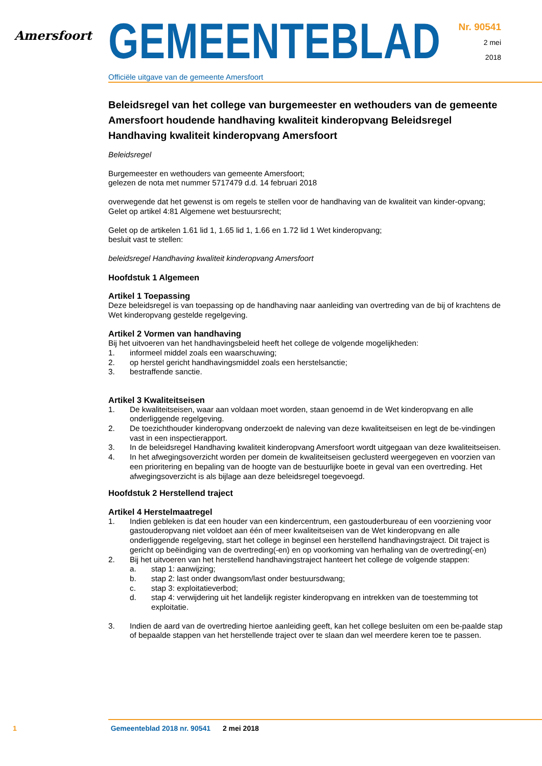Amersfoort
GEMEENTEBLAD
Officiële uitgave van de gemeente Amersfoort
Nr. 90541
2 mei
2018
Beleidsregel van het college van burgemeester en wethouders van de gemeente Amersfoort houdende handhaving kwaliteit kinderopvang Beleidsregel Handhaving kwaliteit kinderopvang Amersfoort
Beleidsregel
Burgemeester en wethouders van gemeente Amersfoort;
gelezen de nota met nummer 5717479 d.d. 14 februari 2018
overwegende dat het gewenst is om regels te stellen voor de handhaving van de kwaliteit van kinder-opvang;
Gelet op artikel 4:81 Algemene wet bestuursrecht;
Gelet op de artikelen 1.61 lid 1, 1.65 lid 1, 1.66 en 1.72 lid 1 Wet kinderopvang;
besluit vast te stellen:
beleidsregel Handhaving kwaliteit kinderopvang Amersfoort
Hoofdstuk 1 Algemeen
Artikel 1 Toepassing
Deze beleidsregel is van toepassing op de handhaving naar aanleiding van overtreding van de bij of krachtens de Wet kinderopvang gestelde regelgeving.
Artikel 2 Vormen van handhaving
Bij het uitvoeren van het handhavingsbeleid heeft het college de volgende mogelijkheden:
1. informeel middel zoals een waarschuwing;
2. op herstel gericht handhavingsmiddel zoals een herstelsanctie;
3. bestraffende sanctie.
Artikel 3 Kwaliteitseisen
1. De kwaliteitseisen, waar aan voldaan moet worden, staan genoemd in de Wet kinderopvang en alle onderliggende regelgeving.
2. De toezichthouder kinderopvang onderzoekt de naleving van deze kwaliteitseisen en legt de be-vindingen vast in een inspectierapport.
3. In de beleidsregel Handhaving kwaliteit kinderopvang Amersfoort wordt uitgegaan van deze kwaliteitseisen.
4. In het afwegingsoverzicht worden per domein de kwaliteitseisen geclusterd weergegeven en voorzien van een prioritering en bepaling van de hoogte van de bestuurlijke boete in geval van een overtreding. Het afwegingsoverzicht is als bijlage aan deze beleidsregel toegevoegd.
Hoofdstuk 2 Herstellend traject
Artikel 4 Herstelmaatregel
1. Indien gebleken is dat een houder van een kindercentrum, een gastouderbureau of een voorziening voor gastouderopvang niet voldoet aan één of meer kwaliteitseisen van de Wet kinderopvang en alle onderliggende regelgeving, start het college in beginsel een herstellend handhavingstraject. Dit traject is gericht op beëindiging van de overtreding(-en) en op voorkoming van herhaling van de overtreding(-en)
2. Bij het uitvoeren van het herstellend handhavingstraject hanteert het college de volgende stappen:
a. stap 1: aanwijzing;
b. stap 2: last onder dwangsom/last onder bestuursdwang;
c. stap 3: exploitatieverbod;
d. stap 4: verwijdering uit het landelijk register kinderopvang en intrekken van de toestemming tot exploitatie.
3. Indien de aard van de overtreding hiertoe aanleiding geeft, kan het college besluiten om een be-paalde stap of bepaalde stappen van het herstellende traject over te slaan dan wel meerdere keren toe te passen.
1 Gemeenteblad 2018 nr. 90541 2 mei 2018